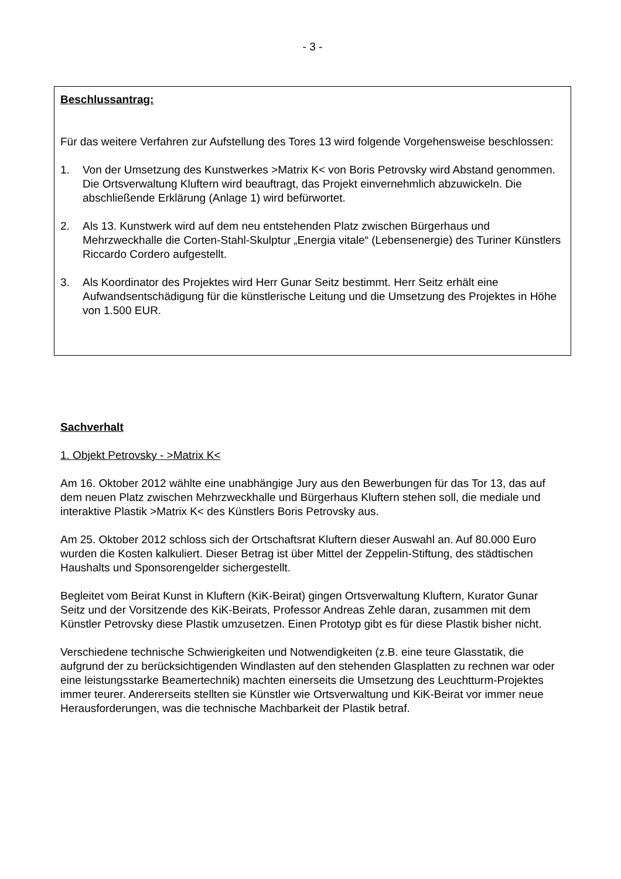- 3 -
Beschlussantrag:
Für das weitere Verfahren zur Aufstellung des Tores 13 wird folgende Vorgehensweise beschlossen:
1. Von der Umsetzung des Kunstwerkes >Matrix K< von Boris Petrovsky wird Abstand genommen. Die Ortsverwaltung Kluftern wird beauftragt, das Projekt einvernehmlich abzuwickeln. Die abschließende Erklärung (Anlage 1) wird befürwortet.
2. Als 13. Kunstwerk wird auf dem neu entstehenden Platz zwischen Bürgerhaus und Mehrzweckhalle die Corten-Stahl-Skulptur „Energia vitale“ (Lebensenergie) des Turiner Künstlers Riccardo Cordero aufgestellt.
3. Als Koordinator des Projektes wird Herr Gunar Seitz bestimmt. Herr Seitz erhält eine Aufwandsentschädigung für die künstlerische Leitung und die Umsetzung des Projektes in Höhe von 1.500 EUR.
Sachverhalt
1. Objekt Petrovsky - >Matrix K<
Am 16. Oktober 2012 wählte eine unabhängige Jury aus den Bewerbungen für das Tor 13, das auf dem neuen Platz zwischen Mehrzweckhalle und Bürgerhaus Kluftern stehen soll, die mediale und interaktive Plastik >Matrix K< des Künstlers Boris Petrovsky aus.
Am 25. Oktober 2012 schloss sich der Ortschaftsrat Kluftern dieser Auswahl an. Auf 80.000 Euro wurden die Kosten kalkuliert. Dieser Betrag ist über Mittel der Zeppelin-Stiftung, des städtischen Haushalts und Sponsorengelder sichergestellt.
Begleitet vom Beirat Kunst in Kluftern (KiK-Beirat) gingen Ortsverwaltung Kluftern, Kurator Gunar Seitz und der Vorsitzende des KiK-Beirats, Professor Andreas Zehle daran, zusammen mit dem Künstler Petrovsky diese Plastik umzusetzen. Einen Prototyp gibt es für diese Plastik bisher nicht.
Verschiedene technische Schwierigkeiten und Notwendigkeiten (z.B. eine teure Glasstatik, die aufgrund der zu berücksichtigenden Windlasten auf den stehenden Glasplatten zu rechnen war oder eine leistungsstarke Beamertechnik) machten einerseits die Umsetzung des Leuchtturm-Projektes immer teurer. Andererseits stellten sie Künstler wie Ortsverwaltung und KiK-Beirat vor immer neue Herausforderungen, was die technische Machbarkeit der Plastik betraf.